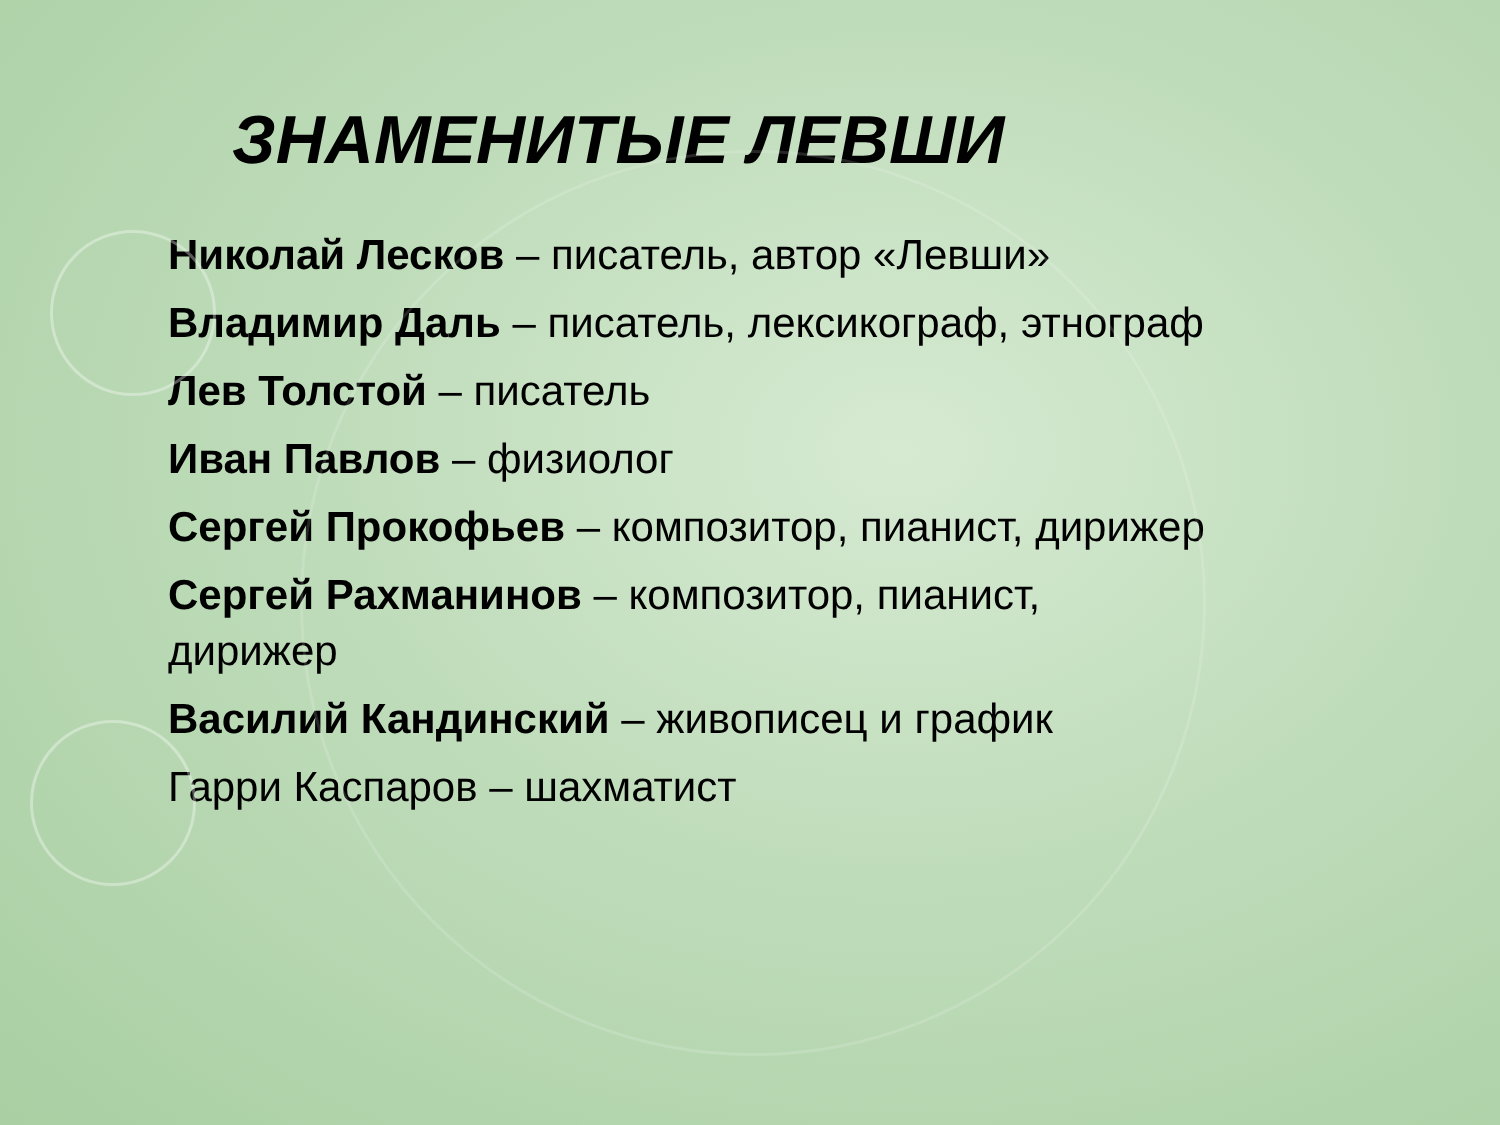ЗНАМЕНИТЫЕ ЛЕВШИ
Николай Лесков – писатель, автор «Левши»
Владимир Даль – писатель, лексикограф, этнограф
Лев Толстой – писатель
Иван Павлов – физиолог
Сергей Прокофьев – композитор, пианист, дирижер
Сергей Рахманинов – композитор, пианист, дирижер
Василий Кандинский – живописец и график
Гарри Каспаров – шахматист